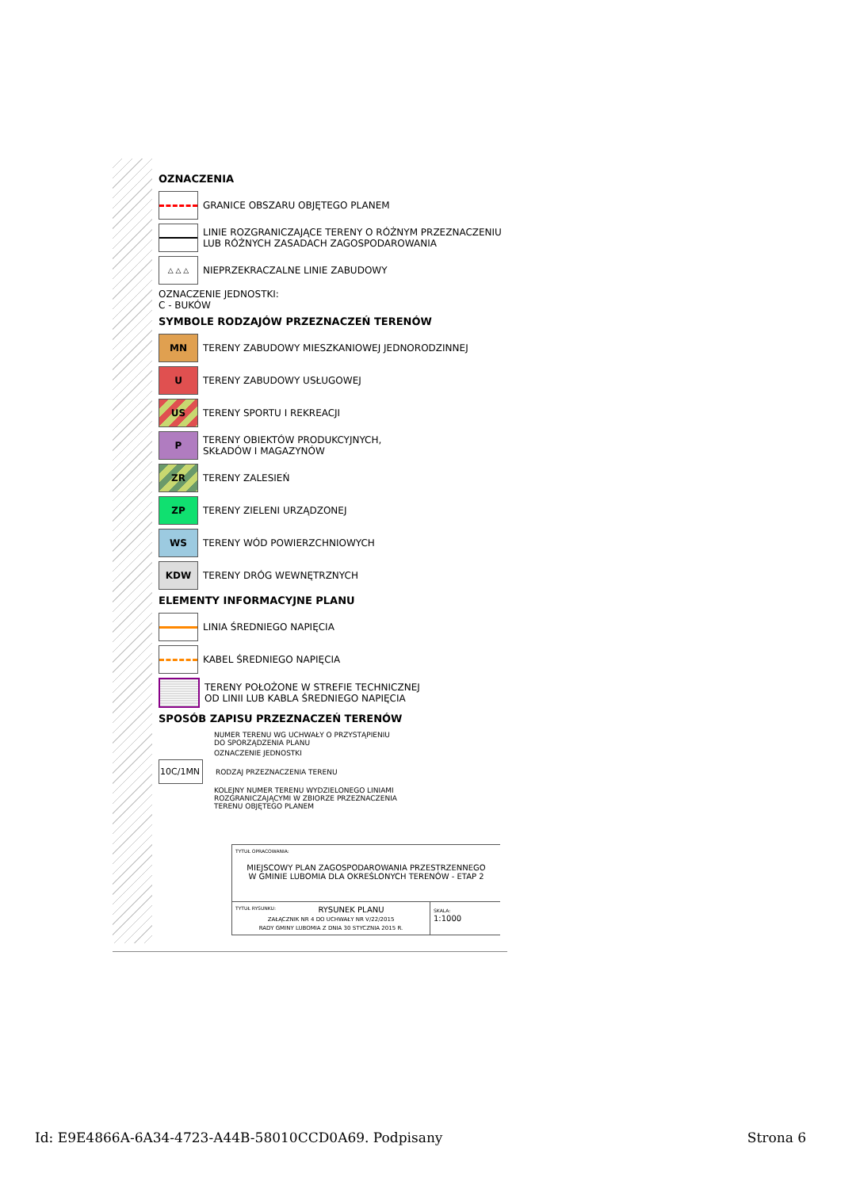OZNACZENIA
GRANICE OBSZARU OBJĘTEGO PLANEM
LINIE ROZGRANICZAJĄCE TERENY O RÓŻNYM PRZEZNACZENIU
LUB RÓŻNYCH ZASADACH ZAGOSPODAROWANIA
△ △ △
NIEPRZEKRACZALNE LINIE ZABUDOWY
OZNACZENIE JEDNOSTKI:
C - BUKÓW
SYMBOLE RODZAJÓW PRZEZNACZEŃ TERENÓW
MN
TERENY ZABUDOWY MIESZKANIOWEJ JEDNORODZINNEJ
U
TERENY ZABUDOWY USŁUGOWEJ
US
TERENY SPORTU I REKREACJI
P
TERENY OBIEKTÓW PRODUKCYJNYCH,
SKŁADÓW I MAGAZYNÓW
ZR
TERENY ZALESIEŃ
ZP
TERENY ZIELENI URZĄDZONEJ
WS
TERENY WÓD POWIERZCHNIOWYCH
KDW
TERENY DRÓG WEWNĘTRZNYCH
ELEMENTY INFORMACYJNE PLANU
LINIA ŚREDNIEGO NAPIĘCIA
KABEL ŚREDNIEGO NAPIĘCIA
TERENY POŁOŻONE W STREFIE TECHNICZNEJ
OD LINII LUB KABLA ŚREDNIEGO NAPIĘCIA
SPOSÓB ZAPISU PRZEZNACZEŃ TERENÓW
NUMER TERENU WG UCHWAŁY O PRZYSTĄPIENIU
DO SPORZĄDZENIA PLANU
OZNACZENIE JEDNOSTKI
10C/1MN
RODZAJ PRZEZNACZENIA TERENU
KOLEJNY NUMER TERENU WYDZIELONEGO LINIAMI
ROZGRANICZAJĄCYMI W ZBIORZE PRZEZNACZENIA
TERENU OBJĘTEGO PLANEM
TYTUŁ OPRACOWANIA:
MIEJSCOWY PLAN ZAGOSPODAROWANIA PRZESTRZENNEGO
W GMINIE LUBOMIA DLA OKREŚLONYCH TERENÓW - ETAP 2
TYTUŁ RYSUNKU: RYSUNEK PLANU
ZAŁĄCZNIK NR 4 DO UCHWAŁY NR V/22/2015
RADY GMINY LUBOMIA Z DNIA 30 STYCZNIA 2015 R.
SKALA:
1:1000
Id: E9E4866A-6A34-4723-A44B-58010CCD0A69. Podpisany Strona 6